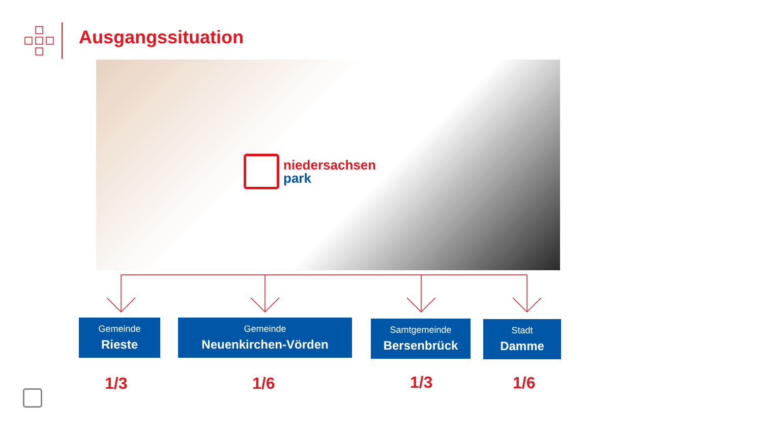Ausgangssituation
niedersachsen
park
Gemeinde
Rieste
Gemeinde
Neuenkirchen-Vörden
Samtgemeinde
Bersenbrück
Stadt
Damme
1/3 1/6 1/3 1/6